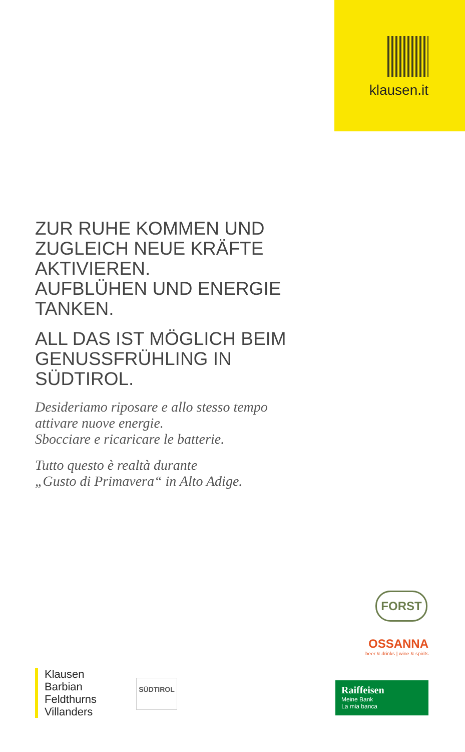klausen.it
ZUR RUHE KOMMEN UND ZUGLEICH NEUE KRÄFTE AKTIVIEREN.
AUFBLÜHEN UND ENERGIE TANKEN.
ALL DAS IST MÖGLICH BEIM GENUSSFRÜHLING IN SÜDTIROL.
Desideriamo riposare e allo stesso tempo attivare nuove energie.
Sbocciare e ricaricare le batterie.
Tutto questo è realtà durante
„Gusto di Primavera“ in Alto Adige.
FORST
OSSANNA
beer & drinks | wine & spirits
Klausen
Barbian
Feldthurns
Villanders
SÜDTIROL
Raiffeisen
Meine Bank
La mia banca